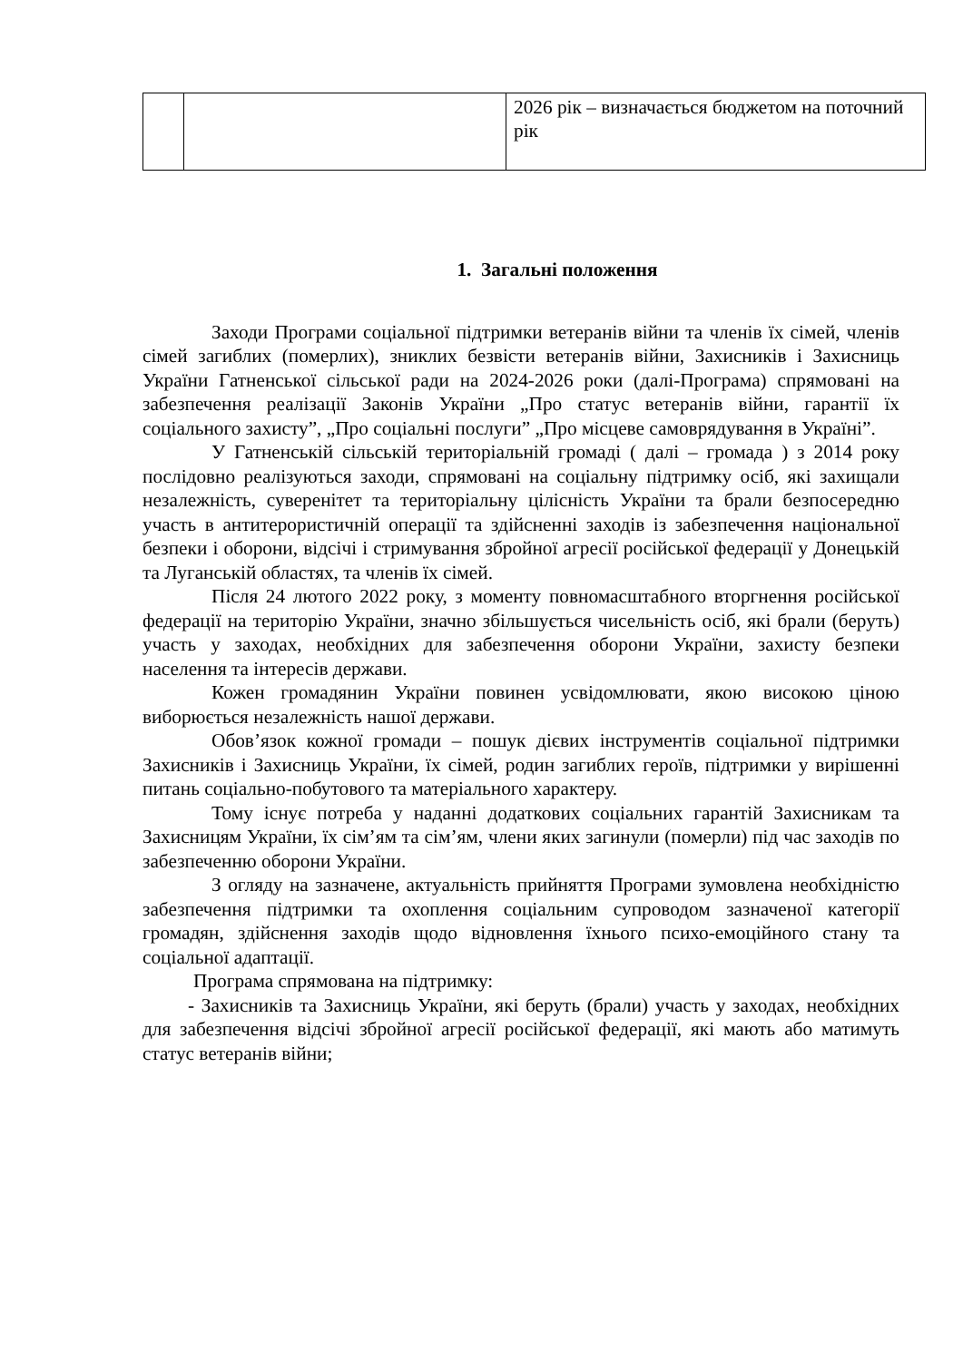| | | 2026 рік – визначається бюджетом на поточний рік |
1. Загальні положення
Заходи Програми соціальної підтримки ветеранів війни та членів їх сімей, членів сімей загиблих (померлих), зниклих безвісти ветеранів війни, Захисників і Захисниць України Гатненської сільської ради на 2024-2026 роки (далі-Програма) спрямовані на забезпечення реалізації Законів України „Про статус ветеранів війни, гарантії їх соціального захисту”, „Про соціальні послуги” „Про місцеве самоврядування в Україні”.
У Гатненській сільській територіальній громаді ( далі – громада ) з 2014 року послідовно реалізуються заходи, спрямовані на соціальну підтримку осіб, які захищали незалежність, суверенітет та територіальну цілісність України та брали безпосередню участь в антитерористичній операції та здійсненні заходів із забезпечення національної безпеки і оборони, відсічі і стримування збройної агресії російської федерації у Донецькій та Луганській областях, та членів їх сімей.
Після 24 лютого 2022 року, з моменту повномасштабного вторгнення російської федерації на територію України, значно збільшується чисельність осіб, які брали (беруть) участь у заходах, необхідних для забезпечення оборони України, захисту безпеки населення та інтересів держави.
Кожен громадянин України повинен усвідомлювати, якою високою ціною виборюється незалежність нашої держави.
Обов’язок кожної громади – пошук дієвих інструментів соціальної підтримки Захисників і Захисниць України, їх сімей, родин загиблих героїв, підтримки у вирішенні питань соціально-побутового та матеріального характеру.
Тому існує потреба у наданні додаткових соціальних гарантій Захисникам та Захисницям України, їх сім’ям та сім’ям, члени яких загинули (померли) під час заходів по забезпеченню оборони України.
З огляду на зазначене, актуальність прийняття Програми зумовлена необхідністю забезпечення підтримки та охоплення соціальним супроводом зазначеної категорії громадян, здійснення заходів щодо відновлення їхнього психо-емоційного стану та соціальної адаптації.
Програма спрямована на підтримку:
- Захисників та Захисниць України, які беруть (брали) участь у заходах, необхідних для забезпечення відсічі збройної агресії російської федерації, які мають або матимуть статус ветеранів війни;